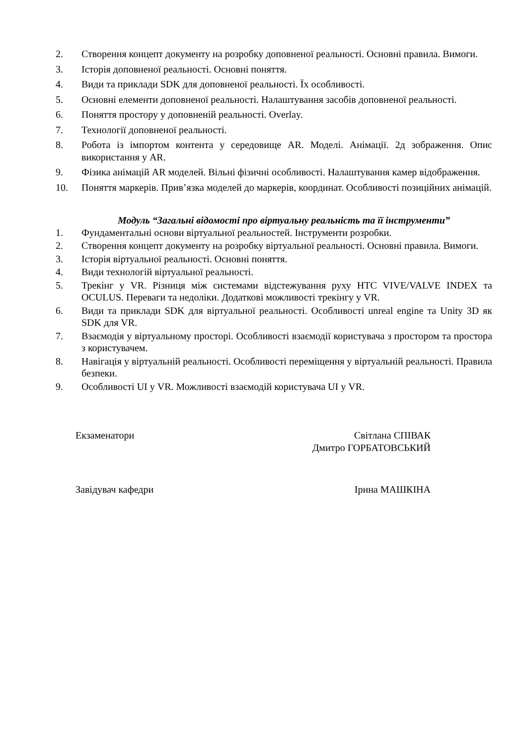2. Створення концепт документу на розробку доповненої реальності. Основні правила. Вимоги.
3. Історія доповненої реальності. Основні поняття.
4. Види та приклади SDK для доповненої реальності. Їх особливості.
5. Основні елементи доповненої реальності. Налаштування засобів доповненої реальності.
6. Поняття простору у доповненій реальності. Overlay.
7. Технології доповненої реальності.
8. Робота із імпортом контента у середовище AR. Моделі. Анімації. 2д зображення. Опис використання у AR.
9. Фізика анімацій AR моделей. Вільні фізичні особливості. Налаштування камер відображення.
10. Поняття маркерів. Прив’язка моделей до маркерів, координат. Особливості позиційних анімацій.
Модуль “Загальні відомості про віртуальну реальність та її інструменти”
1. Фундаментальні основи віртуальної реальностей. Інструменти розробки.
2. Створення концепт документу на розробку віртуальної реальності. Основні правила. Вимоги.
3. Історія віртуальної реальності. Основні поняття.
4. Види технологій віртуальної реальності.
5. Трекінг у VR. Різниця між системами відстежування руху HTC VIVE/VALVE INDEX та OCULUS. Переваги та недоліки. Додаткові можливості трекінгу у VR.
6. Види та приклади SDK для віртуальної реальності. Особливості unreal engine та Unity 3D як SDK для VR.
7. Взаємодія у віртуальному просторі. Особливості взаємодії користувача з простором та простора з користувачем.
8. Навігація у віртуальній реальності. Особливості переміщення у віртуальній реальності. Правила безпеки.
9. Особливості UI у VR. Можливості взаємодій користувача UI у VR.
Екзаменатори Світлана СПІВАК
Дмитро ГОРБАТОВСЬКИЙ
Завідувач кафедри Ірина МАШКІНА